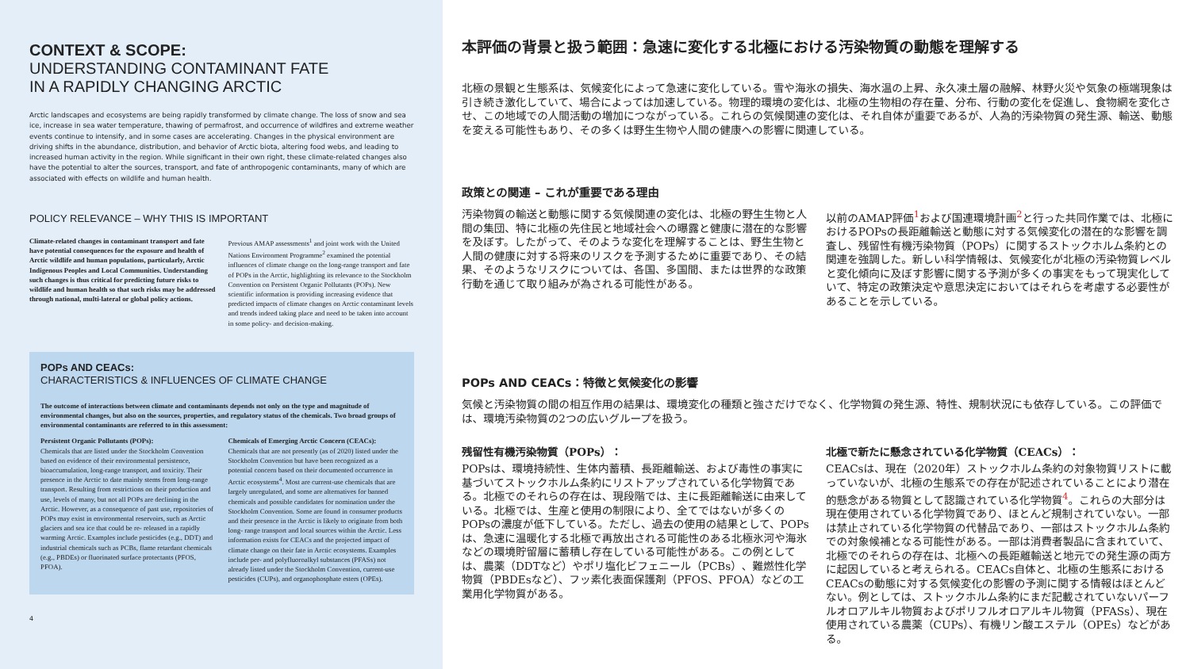CONTEXT & SCOPE:
UNDERSTANDING CONTAMINANT FATE
IN A RAPIDLY CHANGING ARCTIC
Arctic landscapes and ecosystems are being rapidly transformed by climate change. The loss of snow and sea ice, increase in sea water temperature, thawing of permafrost, and occurrence of wildfires and extreme weather events continue to intensify, and in some cases are accelerating. Changes in the physical environment are driving shifts in the abundance, distribution, and behavior of Arctic biota, altering food webs, and leading to increased human activity in the region. While significant in their own right, these climate-related changes also have the potential to alter the sources, transport, and fate of anthropogenic contaminants, many of which are associated with effects on wildlife and human health.
POLICY RELEVANCE – WHY THIS IS IMPORTANT
Climate-related changes in contaminant transport and fate have potential consequences for the exposure and health of Arctic wildlife and human populations, particularly, Arctic Indigenous Peoples and Local Communities. Understanding such changes is thus critical for predicting future risks to wildlife and human health so that such risks may be addressed through national, multi-lateral or global policy actions.
Previous AMAP assessments<sup>1</sup> and joint work with the United Nations Environment Programme<sup>2</sup> examined the potential influences of climate change on the long-range transport and fate of POPs in the Arctic, highlighting its relevance to the Stockholm Convention on Persistent Organic Pollutants (POPs). New scientific information is providing increasing evidence that predicted impacts of climate changes on Arctic contaminant levels and trends indeed taking place and need to be taken into account in some policy- and decision-making.
POPs AND CEACs:
CHARACTERISTICS & INFLUENCES OF CLIMATE CHANGE
The outcome of interactions between climate and contaminants depends not only on the type and magnitude of environmental changes, but also on the sources, properties, and regulatory status of the chemicals. Two broad groups of environmental contaminants are referred to in this assessment:
Persistent Organic Pollutants (POPs):
Chemicals that are listed under the Stockholm Convention based on evidence of their environmental persistence, bioaccumulation, long-range transport, and toxicity. Their presence in the Arctic to date mainly stems from long-range transport. Resulting from restrictions on their production and use, levels of many, but not all POPs are declining in the Arctic. However, as a consequence of past use, repositories of POPs may exist in environmental reservoirs, such as Arctic glaciers and sea ice that could be re- released in a rapidly warming Arctic. Examples include pesticides (e.g., DDT) and industrial chemicals such as PCBs, flame retardant chemicals (e.g., PBDEs) or fluorinated surface protectants (PFOS, PFOA).
Chemicals of Emerging Arctic Concern (CEACs):
Chemicals that are not presently (as of 2020) listed under the Stockholm Convention but have been recognized as a potential concern based on their documented occurrence in Arctic ecosystems<sup>4</sup>. Most are current-use chemicals that are largely unregulated, and some are alternatives for banned chemicals and possible candidates for nomination under the Stockholm Convention. Some are found in consumer products and their presence in the Arctic is likely to originate from both long- range transport and local sources within the Arctic. Less information exists for CEACs and the projected impact of climate change on their fate in Arctic ecosystems. Examples include per- and polyfluoroalkyl substances (PFASs) not already listed under the Stockholm Convention, current-use pesticides (CUPs), and organophosphate esters (OPEs).
4
本評価の背景と扱う範囲：急速に変化する北極における汚染物質の動態を理解する
北極の景観と生態系は、気候変化によって急速に変化している。雪や海氷の損失、海水温の上昇、永久凍土層の融解、林野火災や気象の極端現象は引き続き激化していて、場合によっては加速している。物理的環境の変化は、北極の生物相の存在量、分布、行動の変化を促進し、食物網を変化させ、この地域での人間活動の増加につながっている。これらの気候関連の変化は、それ自体が重要であるが、人為的汚染物質の発生源、輸送、動態を変える可能性もあり、その多くは野生生物や人間の健康への影響に関連している。
政策との関連 – これが重要である理由
汚染物質の輸送と動態に関する気候関連の変化は、北極の野生生物と人間の集団、特に北極の先住民と地域社会への曝露と健康に潜在的な影響を及ぼす。したがって、そのような変化を理解することは、野生生物と人間の健康に対する将来のリスクを予測するために重要であり、その結果、そのようなリスクについては、各国、多国間、または世界的な政策行動を通じて取り組みが為される可能性がある。
以前のAMAP評価<sup>1</sup>および国連環境計画<sup>2</sup>と行った共同作業では、北極におけるPOPsの長距離輸送と動態に対する気候変化の潜在的な影響を調査し、残留性有機汚染物質（POPs）に関するストックホルム条約との関連を強調した。新しい科学情報は、気候変化が北極の汚染物質レベルと変化傾向に及ぼす影響に関する予測が多くの事実をもって現実化していて、特定の政策決定や意思決定においてはそれらを考慮する必要性があることを示している。
POPs AND CEACs：特徴と気候変化の影響
気候と汚染物質の間の相互作用の結果は、環境変化の種類と強さだけでなく、化学物質の発生源、特性、規制状況にも依存している。この評価では、環境汚染物質の2つの広いグループを扱う。
残留性有機汚染物質（POPs）：
POPsは、環境持続性、生体内蓄積、長距離輸送、および毒性の事実に基づいてストックホルム条約にリストアップされている化学物質である。北極でのそれらの存在は、現段階では、主に長距離輸送に由来している。北極では、生産と使用の制限により、全てではないが多くのPOPsの濃度が低下している。ただし、過去の使用の結果として、POPsは、急速に温暖化する北極で再放出される可能性のある北極氷河や海氷などの環境貯留層に蓄積し存在している可能性がある。この例としては、農薬（DDTなど）やポリ塩化ビフェニール（PCBs）、難燃性化学物質（PBDEsなど）、フッ素化表面保護剤（PFOS、PFOA）などの工業用化学物質がある。
北極で新たに懸念されている化学物質（CEACs）：
CEACsは、現在（2020年）ストックホルム条約の対象物質リストに載っていないが、北極の生態系での存在が記述されていることにより潜在的懸念がある物質として認識されている化学物質<sup>4</sup>。これらの大部分は現在使用されている化学物質であり、ほとんど規制されていない。一部は禁止されている化学物質の代替品であり、一部はストックホルム条約での対象候補となる可能性がある。一部は消費者製品に含まれていて、北極でのそれらの存在は、北極への長距離輸送と地元での発生源の両方に起因していると考えられる。CEACs自体と、北極の生態系におけるCEACsの動態に対する気候変化の影響の予測に関する情報はほとんどない。例としては、ストックホルム条約にまだ記載されていないパーフルオロアルキル物質およびポリフルオロアルキル物質（PFASs）、現在使用されている農薬（CUPs）、有機リン酸エステル（OPEs）などがある。